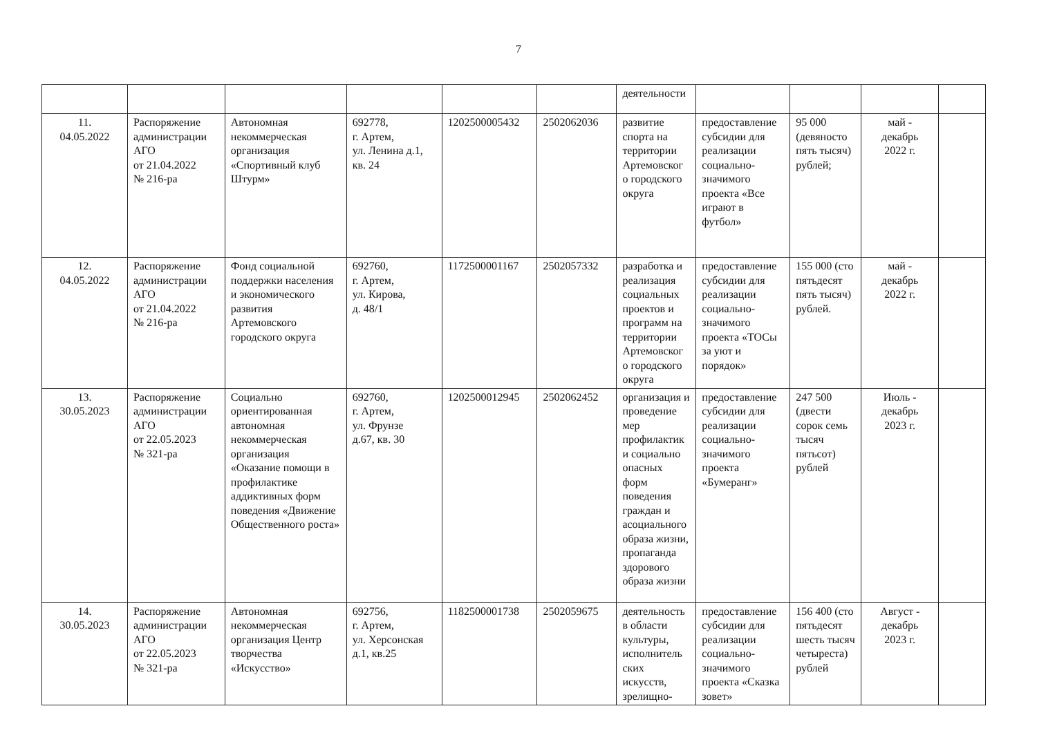7
| | | | | | | деятельности | | | | |
| 11. 04.05.2022 | Распоряжение администрации АГО от 21.04.2022 № 216-ра | Автономная некоммерческая организация «Спортивный клуб Штурм» | 692778, г. Артем, ул. Ленина д.1, кв. 24 | 1202500005432 | 2502062036 | развитие спорта на территории Артемовског о городского округа | предоставление субсидии для реализации социально-значимого проекта «Все играют в футбол» | 95 000 (девяносто пять тысяч) рублей; | май - декабрь 2022 г. | |
| 12. 04.05.2022 | Распоряжение администрации АГО от 21.04.2022 № 216-ра | Фонд социальной поддержки населения и экономического развития Артемовского городского округа | 692760, г. Артем, ул. Кирова, д. 48/1 | 1172500001167 | 2502057332 | разработка и реализация социальных проектов и программ на территории Артемовског о городского округа | предоставление субсидии для реализации социально-значимого проекта «ТОСы за уют и порядок» | 155 000 (сто пятьдесят пять тысяч) рублей. | май - декабрь 2022 г. | |
| 13. 30.05.2023 | Распоряжение администрации АГО от 22.05.2023 № 321-ра | Социально ориентированная автономная некоммерческая организация «Оказание помощи в профилактике аддиктивных форм поведения «Движение Общественного роста» | 692760, г. Артем, ул. Фрунзе д.67, кв. 30 | 1202500012945 | 2502062452 | организация и проведение мер профилактик и социально опасных форм поведения граждан и асоциального образа жизни, пропаганда здорового образа жизни | предоставление субсидии для реализации социально-значимого проекта «Бумеранг» | 247 500 (двести сорок семь тысяч пятьсот) рублей | Июль - декабрь 2023 г. | |
| 14. 30.05.2023 | Распоряжение администрации АГО от 22.05.2023 № 321-ра | Автономная некоммерческая организация Центр творчества «Искусство» | 692756, г. Артем, ул. Херсонская д.1, кв.25 | 1182500001738 | 2502059675 | деятельность в области культуры, исполнитель ских искусств, зрелищно- | предоставление субсидии для реализации социально-значимого проекта «Сказка зовет» | 156 400 (сто пятьдесят шесть тысяч четыреста) рублей | Август - декабрь 2023 г. | |